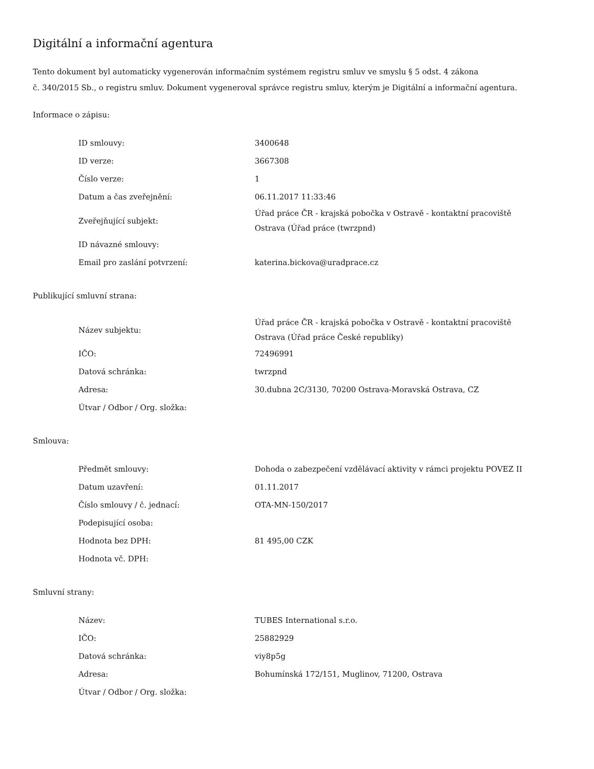Digitální a informační agentura
Tento dokument byl automaticky vygenerován informačním systémem registru smluv ve smyslu § 5 odst. 4 zákona
č. 340/2015 Sb., o registru smluv. Dokument vygeneroval správce registru smluv, kterým je Digitální a informační agentura.
Informace o zápisu:
| ID smlouvy: | 3400648 |
| ID verze: | 3667308 |
| Číslo verze: | 1 |
| Datum a čas zveřejnění: | 06.11.2017 11:33:46 |
| Zveřejňující subjekt: | Úřad práce ČR - krajská pobočka v Ostravě - kontaktní pracoviště Ostrava (Úřad práce (twrzpnd) |
| ID návazné smlouvy: | |
| Email pro zaslání potvrzení: | katerina.bickova@uradprace.cz |
Publikující smluvní strana:
| Název subjektu: | Úřad práce ČR - krajská pobočka v Ostravě - kontaktní pracoviště Ostrava (Úřad práce České republiky) |
| IČO: | 72496991 |
| Datová schránka: | twrzpnd |
| Adresa: | 30.dubna 2C/3130, 70200 Ostrava-Moravská Ostrava, CZ |
| Útvar / Odbor / Org. složka: | |
Smlouva:
| Předmět smlouvy: | Dohoda o zabezpečení vzdělávací aktivity v rámci projektu POVEZ II |
| Datum uzavření: | 01.11.2017 |
| Číslo smlouvy / č. jednací: | OTA-MN-150/2017 |
| Podepisující osoba: | |
| Hodnota bez DPH: | 81 495,00 CZK |
| Hodnota vč. DPH: | |
Smluvní strany:
| Název: | TUBES International s.r.o. |
| IČO: | 25882929 |
| Datová schránka: | viy8p5g |
| Adresa: | Bohumínská 172/151, Muglinov, 71200, Ostrava |
| Útvar / Odbor / Org. složka: | |